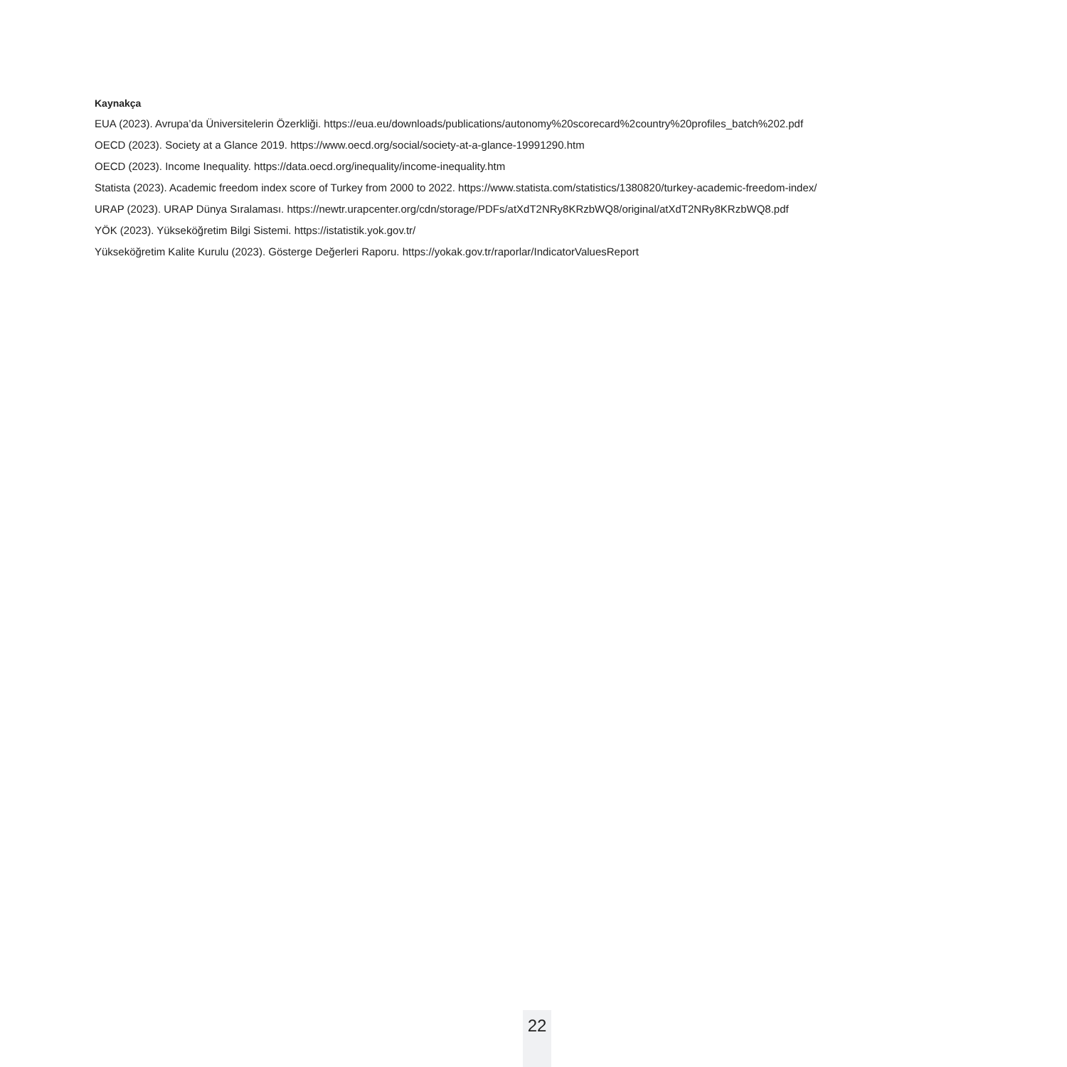Kaynakça
EUA (2023). Avrupa’da Üniversitelerin Özerkliği. https://eua.eu/downloads/publications/autonomy%20scorecard%2country%20profiles_batch%202.pdf
OECD (2023). Society at a Glance 2019. https://www.oecd.org/social/society-at-a-glance-19991290.htm
OECD (2023). Income Inequality. https://data.oecd.org/inequality/income-inequality.htm
Statista (2023). Academic freedom index score of Turkey from 2000 to 2022. https://www.statista.com/statistics/1380820/turkey-academic-freedom-index/
URAP (2023). URAP Dünya Sıralaması. https://newtr.urapcenter.org/cdn/storage/PDFs/atXdT2NRy8KRzbWQ8/original/atXdT2NRy8KRzbWQ8.pdf
YÖK (2023). Yükseköğretim Bilgi Sistemi. https://istatistik.yok.gov.tr/
Yükseköğretim Kalite Kurulu (2023). Gösterge Değerleri Raporu. https://yokak.gov.tr/raporlar/IndicatorValuesReport
22